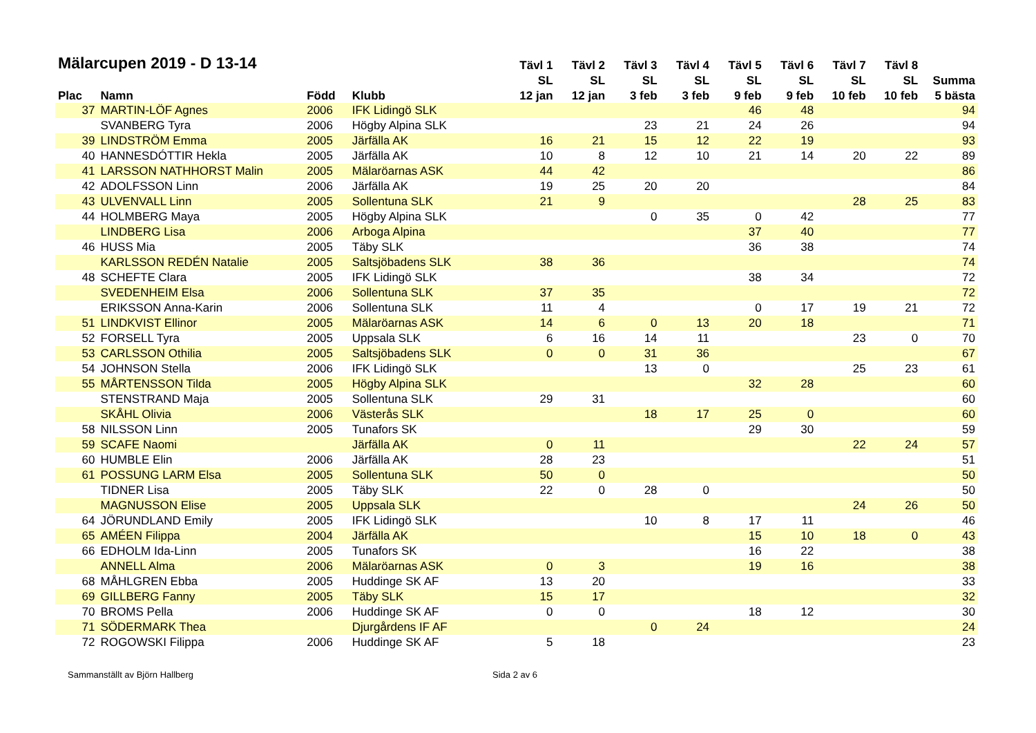| Mälarcupen 2019 - D 13-14 | | | | Tävl 1 | Tävl 2 | Tävl 3 | Tävl 4 | Tävl 5 | Tävl 6 | Tävl 7 | Tävl 8 | |
| --- | --- | --- | --- | --- | --- | --- | --- | --- | --- | --- | --- | --- |
| | | | | SL | SL | SL | SL | SL | SL | SL | SL | Summa |
| Plac | Namn | Född | Klubb | 12 jan | 12 jan | 3 feb | 3 feb | 9 feb | 9 feb | 10 feb | 10 feb | 5 bästa |
| 37 | MARTIN-LÖF Agnes | 2006 | IFK Lidingö SLK | | | | | 46 | 48 | | | 94 |
| | SVANBERG Tyra | 2006 | Högby Alpina SLK | | | 23 | 21 | 24 | 26 | | | 94 |
| 39 | LINDSTRÖM Emma | 2005 | Järfälla AK | 16 | 21 | 15 | 12 | 22 | 19 | | | 93 |
| 40 | HANNESDÓTTIR Hekla | 2005 | Järfälla AK | 10 | 8 | 12 | 10 | 21 | 14 | 20 | 22 | 89 |
| 41 | LARSSON NATHHORST Malin | 2005 | Mälaröarnas ASK | 44 | 42 | | | | | | | 86 |
| 42 | ADOLFSSON Linn | 2006 | Järfälla AK | 19 | 25 | 20 | 20 | | | | | 84 |
| 43 | ULVENVALL Linn | 2005 | Sollentuna SLK | 21 | 9 | | | | | 28 | 25 | 83 |
| 44 | HOLMBERG Maya | 2005 | Högby Alpina SLK | | | 0 | 35 | 0 | 42 | | | 77 |
| | LINDBERG Lisa | 2006 | Arboga Alpina | | | | | 37 | 40 | | | 77 |
| 46 | HUSS Mia | 2005 | Täby SLK | | | | | 36 | 38 | | | 74 |
| | KARLSSON REDÉN Natalie | 2005 | Saltsjöbadens SLK | 38 | 36 | | | | | | | 74 |
| 48 | SCHEFTE Clara | 2005 | IFK Lidingö SLK | | | | | 38 | 34 | | | 72 |
| | SVEDENHEIM Elsa | 2006 | Sollentuna SLK | 37 | 35 | | | | | | | 72 |
| | ERIKSSON Anna-Karin | 2006 | Sollentuna SLK | 11 | 4 | | | 0 | 17 | 19 | 21 | 72 |
| 51 | LINDKVIST Ellinor | 2005 | Mälaröarnas ASK | 14 | 6 | 0 | 13 | 20 | 18 | | | 71 |
| 52 | FORSELL Tyra | 2005 | Uppsala SLK | 6 | 16 | 14 | 11 | | | 23 | 0 | 70 |
| 53 | CARLSSON Othilia | 2005 | Saltsjöbadens SLK | 0 | 0 | 31 | 36 | | | | | 67 |
| 54 | JOHNSON Stella | 2006 | IFK Lidingö SLK | | | 13 | 0 | | | 25 | 23 | 61 |
| 55 | MÅRTENSSON Tilda | 2005 | Högby Alpina SLK | | | | | 32 | 28 | | | 60 |
| | STENSTRAND Maja | 2005 | Sollentuna SLK | 29 | 31 | | | | | | | 60 |
| | SKÅHL Olivia | 2006 | Västerås SLK | | | 18 | 17 | 25 | 0 | | | 60 |
| 58 | NILSSON Linn | 2005 | Tunafors SK | | | | | 29 | 30 | | | 59 |
| 59 | SCAFE Naomi | | Järfälla AK | 0 | 11 | | | | | 22 | 24 | 57 |
| 60 | HUMBLE Elin | 2006 | Järfälla AK | 28 | 23 | | | | | | | 51 |
| 61 | POSSUNG LARM Elsa | 2005 | Sollentuna SLK | 50 | 0 | | | | | | | 50 |
| | TIDNER Lisa | 2005 | Täby SLK | 22 | 0 | 28 | 0 | | | | | 50 |
| | MAGNUSSON Elise | 2005 | Uppsala SLK | | | | | | | 24 | 26 | 50 |
| 64 | JÖRUNDLAND Emily | 2005 | IFK Lidingö SLK | | | 10 | 8 | 17 | 11 | | | 46 |
| 65 | AMÉEN Filippa | 2004 | Järfälla AK | | | | | 15 | 10 | 18 | 0 | 43 |
| 66 | EDHOLM Ida-Linn | 2005 | Tunafors SK | | | | | 16 | 22 | | | 38 |
| | ANNELL Alma | 2006 | Mälaröarnas ASK | 0 | 3 | | | 19 | 16 | | | 38 |
| 68 | MÅHLGREN Ebba | 2005 | Huddinge SK AF | 13 | 20 | | | | | | | 33 |
| 69 | GILLBERG Fanny | 2005 | Täby SLK | 15 | 17 | | | | | | | 32 |
| 70 | BROMS Pella | 2006 | Huddinge SK AF | 0 | 0 | | | 18 | 12 | | | 30 |
| 71 | SÖDERMARK Thea | | Djurgårdens IF AF | | | 0 | 24 | | | | | 24 |
| 72 | ROGOWSKI Filippa | 2006 | Huddinge SK AF | 5 | 18 | | | | | | | 23 |
Sammanställt av Björn Hallberg Sida 2 av 6